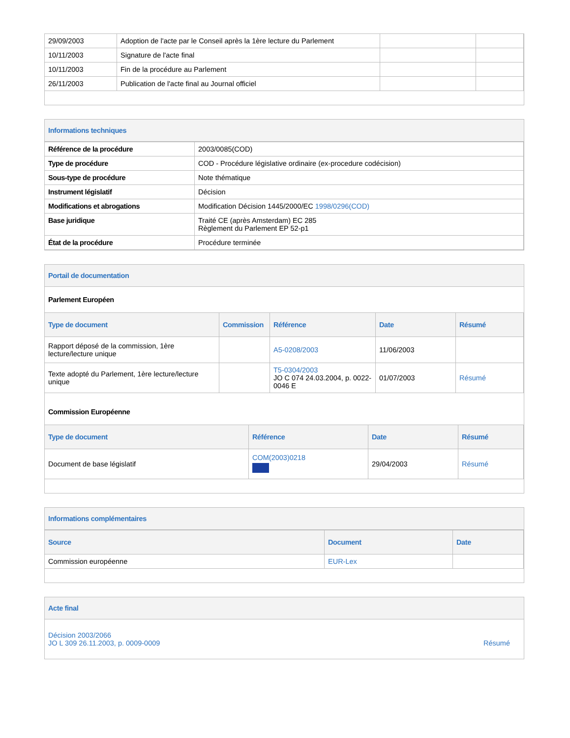| 29/09/2003 | Adoption de l'acte par le Conseil après la 1ère lecture du Parlement | | |
| 10/11/2003 | Signature de l'acte final | | |
| 10/11/2003 | Fin de la procédure au Parlement | | |
| 26/11/2003 | Publication de l'acte final au Journal officiel | | |
Informations techniques
| Référence de la procédure | 2003/0085(COD) |
| Type de procédure | COD - Procédure législative ordinaire (ex-procedure codécision) |
| Sous-type de procédure | Note thématique |
| Instrument législatif | Décision |
| Modifications et abrogations | Modification Décision 1445/2000/EC 1998/0296(COD) |
| Base juridique | Traité CE (après Amsterdam) EC 285 Règlement du Parlement EP 52-p1 |
| État de la procédure | Procédure terminée |
Portail de documentation
Parlement Européen
| Type de document | Commission | Référence | Date | Résumé |
| --- | --- | --- | --- | --- |
| Rapport déposé de la commission, 1ère lecture/lecture unique | | A5-0208/2003 | 11/06/2003 | |
| Texte adopté du Parlement, 1ère lecture/lecture unique | | T5-0304/2003 JO C 074 24.03.2004, p. 0022-0046 E | 01/07/2003 | Résumé |
Commission Européenne
| Type de document | Référence | Date | Résumé |
| --- | --- | --- | --- |
| Document de base législatif | COM(2003)0218 | 29/04/2003 | Résumé |
Informations complémentaires
| Source | Document | Date |
| --- | --- | --- |
| Commission européenne | EUR-Lex | |
Acte final
Décision 2003/2066
JO L 309 26.11.2003, p. 0009-0009
Résumé